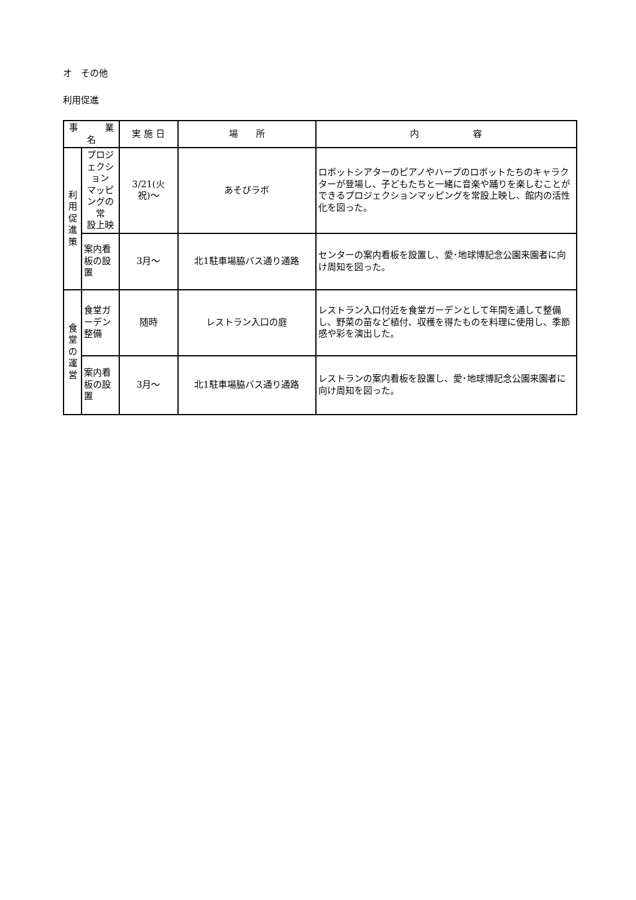オ　その他
利用促進
| 事 業 名 | | 実 施 日 | 場 所 | 内 容 |
| --- | --- | --- | --- | --- |
| 利 用 促 進 策 | プロジェクション マッピングの常 設上映 | 3/21(火 祝)～ | あそびラボ | ロボットシアターのピアノやハープのロボットたちのキャラクターが登場し、子どもたちと一緒に音楽や踊りを楽しむことができるプロジェクションマッピングを常設上映し、館内の活性化を図った。 |
| | 案内看板の設置 | 3月～ | 北1駐車場脇バス通り通路 | センターの案内看板を設置し、愛･地球博記念公園来園者に向け周知を図った。 |
| 食 堂 の 運 営 | 食堂ガーデン整備 | 随時 | レストラン入口の庭 | レストラン入口付近を食堂ガーデンとして年間を通して整備し、野菜の苗など植付、収穫を得たものを料理に使用し、季節感や彩を演出した。 |
| | 案内看板の設置 | 3月～ | 北1駐車場脇バス通り通路 | レストランの案内看板を設置し、愛･地球博記念公園来園者に向け周知を図った。 |